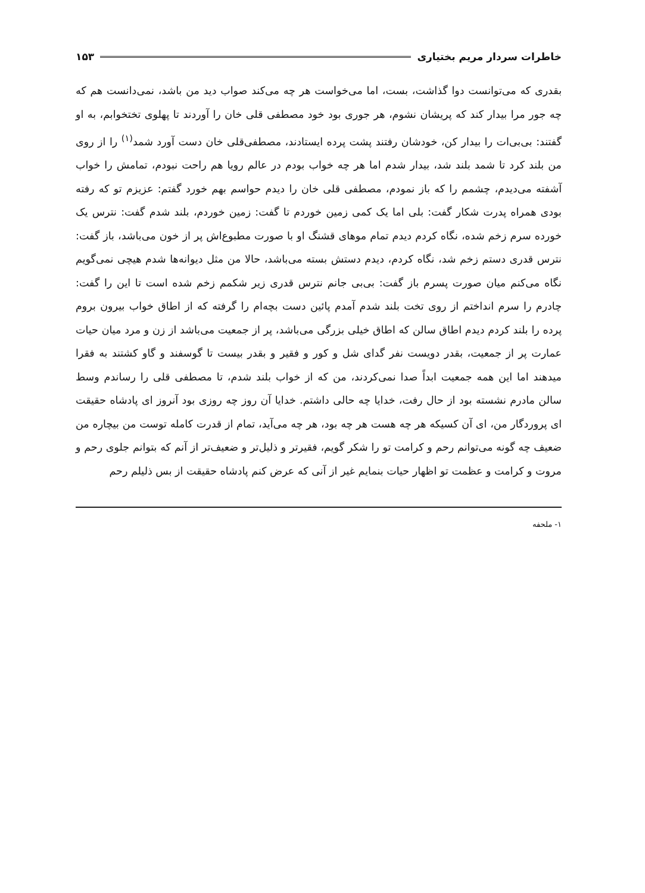خاطرات سردار مریم بختیاری ۱۵۳
بقدری که می‌توانست دوا گذاشت، بست، اما می‌خواست هر چه می‌کند صواب دید من باشد، نمی‌دانست هم که چه جور مرا بیدار کند که پریشان نشوم، هر جوری بود خود مصطفی قلی خان را آوردند تا پهلوی تختخوابم، به او گفتند: بی‌بی‌ات را بیدار کن، خودشان رفتند پشت پرده ایستادند، مصطفی‌قلی خان دست آورد شمد<sup>(۱)</sup> را از روی من بلند کرد تا شمد بلند شد، بیدار شدم اما هر چه خواب بودم در عالم رویا هم راحت نبودم، تمامش را خواب آشفته می‌دیدم، چشمم را که باز نمودم، مصطفی قلی خان را دیدم حواسم بهم خورد گفتم: عزیزم تو که رفته بودی همراه پدرت شکار گفت: بلی اما یک کمی زمین خوردم تا گفت: زمین خوردم، بلند شدم گفت: نترس یک خورده سرم زخم شده، نگاه کردم دیدم تمام موهای قشنگ او با صورت مطبوع‌اش پر از خون می‌باشد، باز گفت: نترس قدری دستم زخم شد، نگاه کردم، دیدم دستش بسته می‌باشد، حالا من مثل دیوانه‌ها شدم هیچی نمی‌گویم نگاه می‌کنم میان صورت پسرم باز گفت: بی‌بی جانم نترس قدری زیر شکمم زخم شده است تا این را گفت: چادرم را سرم انداختم از روی تخت بلند شدم آمدم پائین دست بچه‌ام را گرفته که از اطاق خواب بیرون بروم پرده را بلند کردم دیدم اطاق سالن که اطاق خیلی بزرگی می‌باشد، پر از جمعیت می‌باشد از زن و مرد میان حیات عمارت پر از جمعیت، بقدر دویست نفر گدای شل و کور و فقیر و بقدر بیست تا گوسفند و گاو کشتند به فقرا میدهند اما این همه جمعیت ابداً صدا نمی‌کردند، من که از خواب بلند شدم، تا مصطفی قلی را رساندم وسط سالن مادرم نشسته بود از حال رفت، خدایا چه حالی داشتم. خدایا آن روز چه روزی بود آنروز ای پادشاه حقیقت ای پروردگار من، ای آن کسیکه هر چه هست هر چه بود، هر چه می‌آید، تمام از قدرت کامله توست من بیچاره من ضعیف چه گونه می‌توانم رحم و کرامت تو را شکر گویم، فقیرتر و ذلیل‌تر و ضعیف‌تر از آنم که بتوانم جلوی رحم و مروت و کرامت و عظمت تو اظهار حیات بنمایم غیر از آنی که عرض کنم پادشاه حقیقت از بس ذلیلم رحم
۱- ملحفه